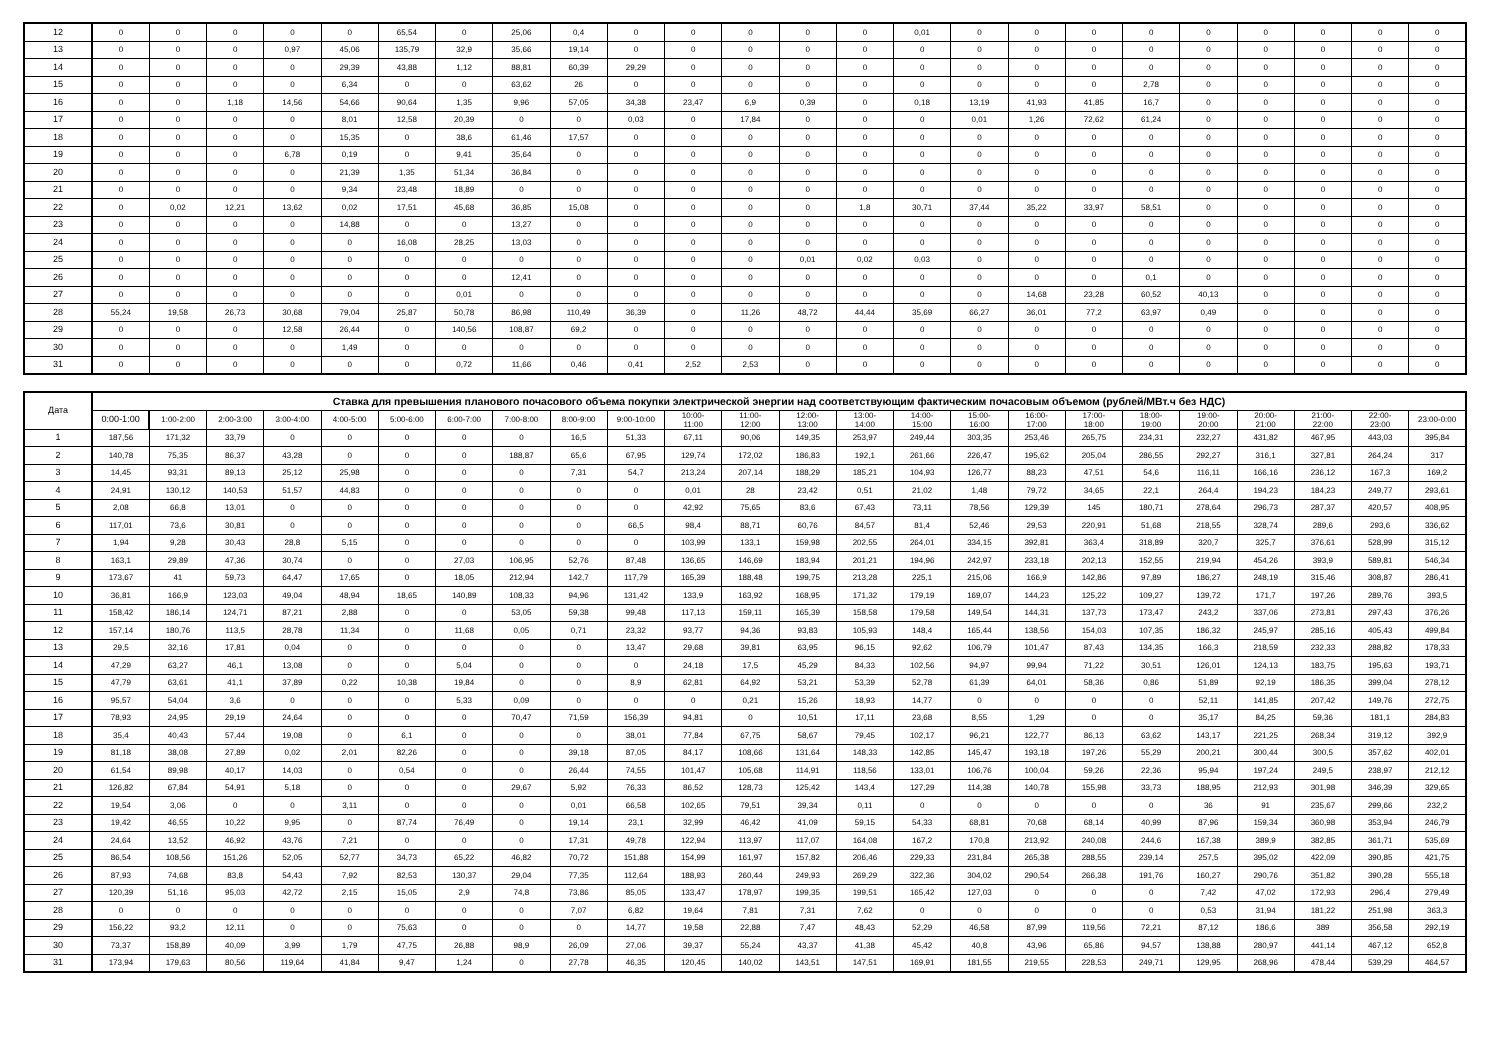| 12 | 0 | 0 | 0 | 0 | 0 | 65,54 | 0 | 25,06 | 0,4 | 0 | 0 | 0 | 0 | 0 | 0,01 | 0 | 0 | 0 | 0 | 0 | 0 | 0 | 0 | 0 |
| 13 | 0 | 0 | 0 | 0,97 | 45,06 | 135,79 | 32,9 | 35,66 | 19,14 | 0 | 0 | 0 | 0 | 0 | 0 | 0 | 0 | 0 | 0 | 0 | 0 | 0 | 0 | 0 |
| 14 | 0 | 0 | 0 | 0 | 29,39 | 43,88 | 1,12 | 88,81 | 60,39 | 29,29 | 0 | 0 | 0 | 0 | 0 | 0 | 0 | 0 | 0 | 0 | 0 | 0 | 0 | 0 |
| 15 | 0 | 0 | 0 | 0 | 6,34 | 0 | 0 | 63,62 | 26 | 0 | 0 | 0 | 0 | 0 | 0 | 0 | 0 | 0 | 2,78 | 0 | 0 | 0 | 0 | 0 |
| 16 | 0 | 0 | 1,18 | 14,56 | 54,66 | 90,64 | 1,35 | 9,96 | 57,05 | 34,38 | 23,47 | 6,9 | 0,39 | 0 | 0,18 | 13,19 | 41,93 | 41,85 | 16,7 | 0 | 0 | 0 | 0 | 0 |
| 17 | 0 | 0 | 0 | 0 | 8,01 | 12,58 | 20,39 | 0 | 0 | 0,03 | 0 | 17,84 | 0 | 0 | 0 | 0,01 | 1,26 | 72,62 | 61,24 | 0 | 0 | 0 | 0 | 0 |
| 18 | 0 | 0 | 0 | 0 | 15,35 | 0 | 38,6 | 61,46 | 17,57 | 0 | 0 | 0 | 0 | 0 | 0 | 0 | 0 | 0 | 0 | 0 | 0 | 0 | 0 | 0 |
| 19 | 0 | 0 | 0 | 6,78 | 0,19 | 0 | 9,41 | 35,64 | 0 | 0 | 0 | 0 | 0 | 0 | 0 | 0 | 0 | 0 | 0 | 0 | 0 | 0 | 0 | 0 |
| 20 | 0 | 0 | 0 | 0 | 21,39 | 1,35 | 51,34 | 36,84 | 0 | 0 | 0 | 0 | 0 | 0 | 0 | 0 | 0 | 0 | 0 | 0 | 0 | 0 | 0 | 0 |
| 21 | 0 | 0 | 0 | 0 | 9,34 | 23,48 | 18,89 | 0 | 0 | 0 | 0 | 0 | 0 | 0 | 0 | 0 | 0 | 0 | 0 | 0 | 0 | 0 | 0 | 0 |
| 22 | 0 | 0,02 | 12,21 | 13,62 | 0,02 | 17,51 | 45,68 | 36,85 | 15,08 | 0 | 0 | 0 | 0 | 1,8 | 30,71 | 37,44 | 35,22 | 33,97 | 58,51 | 0 | 0 | 0 | 0 | 0 |
| 23 | 0 | 0 | 0 | 0 | 14,88 | 0 | 0 | 13,27 | 0 | 0 | 0 | 0 | 0 | 0 | 0 | 0 | 0 | 0 | 0 | 0 | 0 | 0 | 0 | 0 |
| 24 | 0 | 0 | 0 | 0 | 0 | 16,08 | 28,25 | 13,03 | 0 | 0 | 0 | 0 | 0 | 0 | 0 | 0 | 0 | 0 | 0 | 0 | 0 | 0 | 0 | 0 |
| 25 | 0 | 0 | 0 | 0 | 0 | 0 | 0 | 0 | 0 | 0 | 0 | 0 | 0,01 | 0,02 | 0,03 | 0 | 0 | 0 | 0 | 0 | 0 | 0 | 0 | 0 |
| 26 | 0 | 0 | 0 | 0 | 0 | 0 | 0 | 12,41 | 0 | 0 | 0 | 0 | 0 | 0 | 0 | 0 | 0 | 0 | 0,1 | 0 | 0 | 0 | 0 | 0 |
| 27 | 0 | 0 | 0 | 0 | 0 | 0 | 0,01 | 0 | 0 | 0 | 0 | 0 | 0 | 0 | 0 | 0 | 14,68 | 23,28 | 60,52 | 40,13 | 0 | 0 | 0 | 0 |
| 28 | 55,24 | 19,58 | 26,73 | 30,68 | 79,04 | 25,87 | 50,78 | 86,98 | 110,49 | 36,39 | 0 | 11,26 | 48,72 | 44,44 | 35,69 | 66,27 | 36,01 | 77,2 | 63,97 | 0,49 | 0 | 0 | 0 | 0 |
| 29 | 0 | 0 | 0 | 12,58 | 26,44 | 0 | 140,56 | 108,87 | 69,2 | 0 | 0 | 0 | 0 | 0 | 0 | 0 | 0 | 0 | 0 | 0 | 0 | 0 | 0 | 0 |
| 30 | 0 | 0 | 0 | 0 | 1,49 | 0 | 0 | 0 | 0 | 0 | 0 | 0 | 0 | 0 | 0 | 0 | 0 | 0 | 0 | 0 | 0 | 0 | 0 | 0 |
| 31 | 0 | 0 | 0 | 0 | 0 | 0 | 0,72 | 11,66 | 0,46 | 0,41 | 2,52 | 2,53 | 0 | 0 | 0 | 0 | 0 | 0 | 0 | 0 | 0 | 0 | 0 | 0 |
| Дата | Ставка для превышения планового почасового объема покупки электрической энергии над соответствующим фактическим почасовым объемом (рублей/МВт.ч без НДС) | | | | | | | | | | | | | | | | | | | | | | | |
| --- | --- | --- | --- | --- | --- | --- | --- | --- | --- | --- | --- | --- | --- | --- | --- | --- | --- | --- | --- | --- | --- | --- | --- | --- |
| | 0:00-1:00 | 1:00-2:00 | 2:00-3:00 | 3:00-4:00 | 4:00-5:00 | 5:00-6:00 | 6:00-7:00 | 7:00-8:00 | 8:00-9:00 | 9:00-10:00 | 10:00- 11:00 | 11:00- 12:00 | 12:00- 13:00 | 13:00- 14:00 | 14:00- 15:00 | 15:00- 16:00 | 16:00- 17:00 | 17:00- 18:00 | 18:00- 19:00 | 19:00- 20:00 | 20:00- 21:00 | 21:00- 22:00 | 22:00- 23:00 | 23:00-0:00 |
| 1 | 187,56 | 171,32 | 33,79 | 0 | 0 | 0 | 0 | 0 | 16,5 | 51,33 | 67,11 | 90,06 | 149,35 | 253,97 | 249,44 | 303,35 | 253,46 | 265,75 | 234,31 | 232,27 | 431,82 | 467,95 | 443,03 | 395,84 |
| 2 | 140,78 | 75,35 | 86,37 | 43,28 | 0 | 0 | 0 | 188,87 | 65,6 | 67,95 | 129,74 | 172,02 | 186,83 | 192,1 | 261,66 | 226,47 | 195,62 | 205,04 | 286,55 | 292,27 | 316,1 | 327,81 | 264,24 | 317 |
| 3 | 14,45 | 93,31 | 89,13 | 25,12 | 25,98 | 0 | 0 | 0 | 7,31 | 54,7 | 213,24 | 207,14 | 188,29 | 185,21 | 104,93 | 126,77 | 88,23 | 47,51 | 54,6 | 116,11 | 166,16 | 236,12 | 167,3 | 169,2 |
| 4 | 24,91 | 130,12 | 140,53 | 51,57 | 44,83 | 0 | 0 | 0 | 0 | 0 | 0,01 | 28 | 23,42 | 0,51 | 21,02 | 1,48 | 79,72 | 34,65 | 22,1 | 264,4 | 194,23 | 184,23 | 249,77 | 293,61 |
| 5 | 2,08 | 66,8 | 13,01 | 0 | 0 | 0 | 0 | 0 | 0 | 0 | 42,92 | 75,65 | 83,6 | 67,43 | 73,11 | 78,56 | 129,39 | 145 | 180,71 | 278,64 | 296,73 | 287,37 | 420,57 | 408,95 |
| 6 | 117,01 | 73,6 | 30,81 | 0 | 0 | 0 | 0 | 0 | 0 | 66,5 | 98,4 | 88,71 | 60,76 | 84,57 | 81,4 | 52,46 | 29,53 | 220,91 | 51,68 | 218,55 | 328,74 | 289,6 | 293,6 | 336,62 |
| 7 | 1,94 | 9,28 | 30,43 | 28,8 | 5,15 | 0 | 0 | 0 | 0 | 0 | 103,99 | 133,1 | 159,98 | 202,55 | 264,01 | 334,15 | 392,81 | 363,4 | 318,89 | 320,7 | 325,7 | 376,61 | 528,99 | 315,12 |
| 8 | 163,1 | 29,89 | 47,36 | 30,74 | 0 | 0 | 27,03 | 106,95 | 52,76 | 87,48 | 136,65 | 146,69 | 183,94 | 201,21 | 194,96 | 242,97 | 233,18 | 202,13 | 152,55 | 219,94 | 454,26 | 393,9 | 589,81 | 546,34 |
| 9 | 173,67 | 41 | 59,73 | 64,47 | 17,65 | 0 | 18,05 | 212,94 | 142,7 | 117,79 | 165,39 | 188,48 | 199,75 | 213,28 | 225,1 | 215,06 | 166,9 | 142,86 | 97,89 | 186,27 | 248,19 | 315,46 | 308,87 | 286,41 |
| 10 | 36,81 | 166,9 | 123,03 | 49,04 | 48,94 | 18,65 | 140,89 | 108,33 | 94,96 | 131,42 | 133,9 | 163,92 | 168,95 | 171,32 | 179,19 | 169,07 | 144,23 | 125,22 | 109,27 | 139,72 | 171,7 | 197,26 | 289,76 | 393,5 |
| 11 | 158,42 | 186,14 | 124,71 | 87,21 | 2,88 | 0 | 0 | 53,05 | 59,38 | 99,48 | 117,13 | 159,11 | 165,39 | 158,58 | 179,58 | 149,54 | 144,31 | 137,73 | 173,47 | 243,2 | 337,06 | 273,81 | 297,43 | 376,26 |
| 12 | 157,14 | 180,76 | 113,5 | 28,78 | 11,34 | 0 | 11,68 | 0,05 | 0,71 | 23,32 | 93,77 | 94,36 | 93,83 | 105,93 | 148,4 | 165,44 | 138,56 | 154,03 | 107,35 | 186,32 | 245,97 | 285,16 | 405,43 | 499,84 |
| 13 | 29,5 | 32,16 | 17,81 | 0,04 | 0 | 0 | 0 | 0 | 0 | 13,47 | 29,68 | 39,81 | 63,95 | 96,15 | 92,62 | 106,79 | 101,47 | 87,43 | 134,35 | 166,3 | 218,59 | 232,33 | 288,82 | 178,33 |
| 14 | 47,29 | 63,27 | 46,1 | 13,08 | 0 | 0 | 5,04 | 0 | 0 | 0 | 24,18 | 17,5 | 45,29 | 84,33 | 102,56 | 94,97 | 99,94 | 71,22 | 30,51 | 126,01 | 124,13 | 183,75 | 195,63 | 193,71 |
| 15 | 47,79 | 63,61 | 41,1 | 37,89 | 0,22 | 10,38 | 19,84 | 0 | 0 | 8,9 | 62,81 | 64,92 | 53,21 | 53,39 | 52,78 | 61,39 | 64,01 | 58,36 | 0,86 | 51,89 | 92,19 | 186,35 | 399,04 | 278,12 |
| 16 | 95,57 | 54,04 | 3,6 | 0 | 0 | 0 | 5,33 | 0,09 | 0 | 0 | 0 | 0,21 | 15,26 | 18,93 | 14,77 | 0 | 0 | 0 | 0 | 52,11 | 141,85 | 207,42 | 149,76 | 272,75 |
| 17 | 78,93 | 24,95 | 29,19 | 24,64 | 0 | 0 | 0 | 70,47 | 71,59 | 156,39 | 94,81 | 0 | 10,51 | 17,11 | 23,68 | 8,55 | 1,29 | 0 | 0 | 35,17 | 84,25 | 59,36 | 181,1 | 284,83 |
| 18 | 35,4 | 40,43 | 57,44 | 19,08 | 0 | 6,1 | 0 | 0 | 0 | 38,01 | 77,84 | 67,75 | 58,67 | 79,45 | 102,17 | 96,21 | 122,77 | 86,13 | 63,62 | 143,17 | 221,25 | 268,34 | 319,12 | 392,9 |
| 19 | 81,18 | 38,08 | 27,89 | 0,02 | 2,01 | 82,26 | 0 | 0 | 39,18 | 87,05 | 84,17 | 108,66 | 131,64 | 148,33 | 142,85 | 145,47 | 193,18 | 197,26 | 55,29 | 200,21 | 300,44 | 300,5 | 357,62 | 402,01 |
| 20 | 61,54 | 89,98 | 40,17 | 14,03 | 0 | 0,54 | 0 | 0 | 26,44 | 74,55 | 101,47 | 105,68 | 114,91 | 118,56 | 133,01 | 106,76 | 100,04 | 59,26 | 22,36 | 95,94 | 197,24 | 249,5 | 238,97 | 212,12 |
| 21 | 126,82 | 67,84 | 54,91 | 5,18 | 0 | 0 | 0 | 29,67 | 5,92 | 76,33 | 86,52 | 128,73 | 125,42 | 143,4 | 127,29 | 114,38 | 140,78 | 155,98 | 33,73 | 188,95 | 212,93 | 301,98 | 346,39 | 329,65 |
| 22 | 19,54 | 3,06 | 0 | 0 | 3,11 | 0 | 0 | 0 | 0,01 | 66,58 | 102,65 | 79,51 | 39,34 | 0,11 | 0 | 0 | 0 | 0 | 0 | 36 | 91 | 235,67 | 299,66 | 232,2 |
| 23 | 19,42 | 46,55 | 10,22 | 9,95 | 0 | 87,74 | 76,49 | 0 | 19,14 | 23,1 | 32,99 | 46,42 | 41,09 | 59,15 | 54,33 | 68,81 | 70,68 | 68,14 | 40,99 | 87,96 | 159,34 | 360,98 | 353,94 | 246,79 |
| 24 | 24,64 | 13,52 | 46,92 | 43,76 | 7,21 | 0 | 0 | 0 | 17,31 | 49,78 | 122,94 | 113,97 | 117,07 | 164,08 | 167,2 | 170,8 | 213,92 | 240,08 | 244,6 | 167,38 | 389,9 | 382,85 | 361,71 | 535,69 |
| 25 | 86,54 | 108,56 | 151,26 | 52,05 | 52,77 | 34,73 | 65,22 | 46,82 | 70,72 | 151,88 | 154,99 | 161,97 | 157,82 | 206,46 | 229,33 | 231,84 | 265,38 | 288,55 | 239,14 | 257,5 | 395,02 | 422,09 | 390,85 | 421,75 |
| 26 | 87,93 | 74,68 | 83,8 | 54,43 | 7,92 | 82,53 | 130,37 | 29,04 | 77,35 | 112,64 | 188,93 | 260,44 | 249,93 | 269,29 | 322,36 | 304,02 | 290,54 | 266,38 | 191,76 | 160,27 | 290,76 | 351,82 | 390,28 | 555,18 |
| 27 | 120,39 | 51,16 | 95,03 | 42,72 | 2,15 | 15,05 | 2,9 | 74,8 | 73,86 | 85,05 | 133,47 | 178,97 | 199,35 | 199,51 | 165,42 | 127,03 | 0 | 0 | 0 | 7,42 | 47,02 | 172,93 | 296,4 | 279,49 |
| 28 | 0 | 0 | 0 | 0 | 0 | 0 | 0 | 0 | 7,07 | 6,82 | 19,64 | 7,81 | 7,31 | 7,62 | 0 | 0 | 0 | 0 | 0 | 0,53 | 31,94 | 181,22 | 251,98 | 363,3 |
| 29 | 156,22 | 93,2 | 12,11 | 0 | 0 | 75,63 | 0 | 0 | 0 | 14,77 | 19,58 | 22,88 | 7,47 | 48,43 | 52,29 | 46,58 | 87,99 | 119,56 | 72,21 | 87,12 | 186,6 | 389 | 356,58 | 292,19 |
| 30 | 73,37 | 158,89 | 40,09 | 3,99 | 1,79 | 47,75 | 26,88 | 98,9 | 26,09 | 27,06 | 39,37 | 55,24 | 43,37 | 41,38 | 45,42 | 40,8 | 43,96 | 65,86 | 94,57 | 138,88 | 280,97 | 441,14 | 467,12 | 652,8 |
| 31 | 173,94 | 179,63 | 80,56 | 119,64 | 41,84 | 9,47 | 1,24 | 0 | 27,78 | 46,35 | 120,45 | 140,02 | 143,51 | 147,51 | 169,91 | 181,55 | 219,55 | 228,53 | 249,71 | 129,95 | 268,96 | 478,44 | 539,29 | 464,57 |